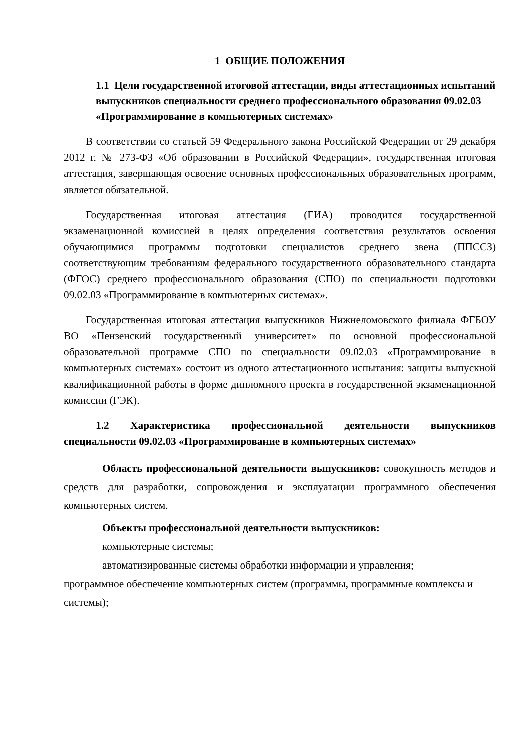1 ОБЩИЕ ПОЛОЖЕНИЯ
1.1 Цели государственной итоговой аттестации, виды аттестационных испытаний выпускников специальности среднего профессионального образования 09.02.03 «Программирование в компьютерных системах»
В соответствии со статьей 59 Федерального закона Российской Федерации от 29 декабря 2012 г. № 273-ФЗ «Об образовании в Российской Федерации», государственная итоговая аттестация, завершающая освоение основных профессиональных образовательных программ, является обязательной.
Государственная итоговая аттестация (ГИА) проводится государственной экзаменационной комиссией в целях определения соответствия результатов освоения обучающимися программы подготовки специалистов среднего звена (ППССЗ) соответствующим требованиям федерального государственного образовательного стандарта (ФГОС) среднего профессионального образования (СПО) по специальности подготовки 09.02.03 «Программирование в компьютерных системах».
Государственная итоговая аттестация выпускников Нижнеломовского филиала ФГБОУ ВО «Пензенский государственный университет» по основной профессиональной образовательной программе СПО по специальности 09.02.03 «Программирование в компьютерных системах» состоит из одного аттестационного испытания: защиты выпускной квалификационной работы в форме дипломного проекта в государственной экзаменационной комиссии (ГЭК).
1.2 Характеристика профессиональной деятельности выпускников специальности 09.02.03 «Программирование в компьютерных системах»
Область профессиональной деятельности выпускников: совокупность методов и средств для разработки, сопровождения и эксплуатации программного обеспечения компьютерных систем.
Объекты профессиональной деятельности выпускников:
компьютерные системы;
автоматизированные системы обработки информации и управления;
программное обеспечение компьютерных систем (программы, программные комплексы и системы);